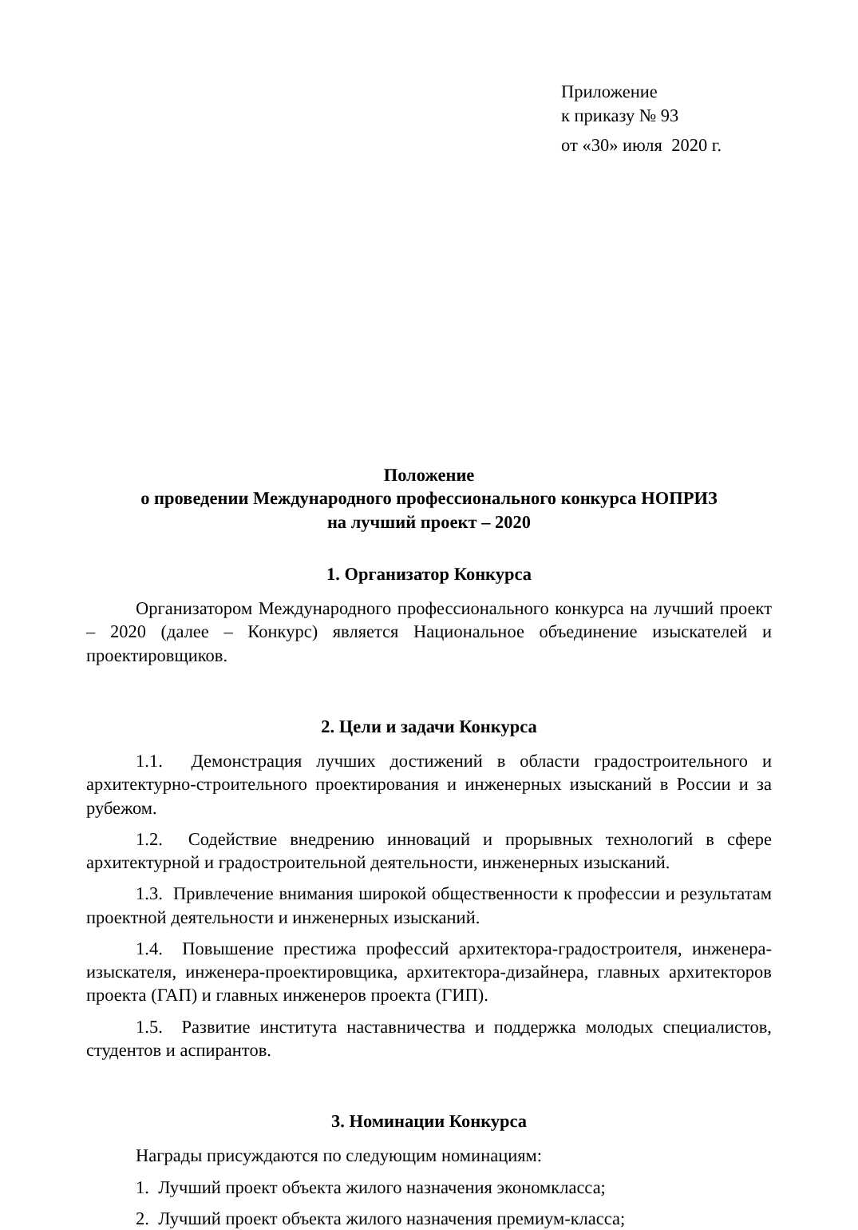Приложение
к приказу № 93
от «30» июля 2020 г.
Положение
о проведении Международного профессионального конкурса НОПРИЗ
на лучший проект – 2020
1. Организатор Конкурса
Организатором Международного профессионального конкурса на лучший проект – 2020 (далее – Конкурс) является Национальное объединение изыскателей и проектировщиков.
2. Цели и задачи Конкурса
1.1. Демонстрация лучших достижений в области градостроительного и архитектурно-строительного проектирования и инженерных изысканий в России и за рубежом.
1.2. Содействие внедрению инноваций и прорывных технологий в сфере архитектурной и градостроительной деятельности, инженерных изысканий.
1.3. Привлечение внимания широкой общественности к профессии и результатам проектной деятельности и инженерных изысканий.
1.4. Повышение престижа профессий архитектора-градостроителя, инженера-изыскателя, инженера-проектировщика, архитектора-дизайнера, главных архитекторов проекта (ГАП) и главных инженеров проекта (ГИП).
1.5. Развитие института наставничества и поддержка молодых специалистов, студентов и аспирантов.
3. Номинации Конкурса
Награды присуждаются по следующим номинациям:
1. Лучший проект объекта жилого назначения экономкласса;
2. Лучший проект объекта жилого назначения премиум-класса;